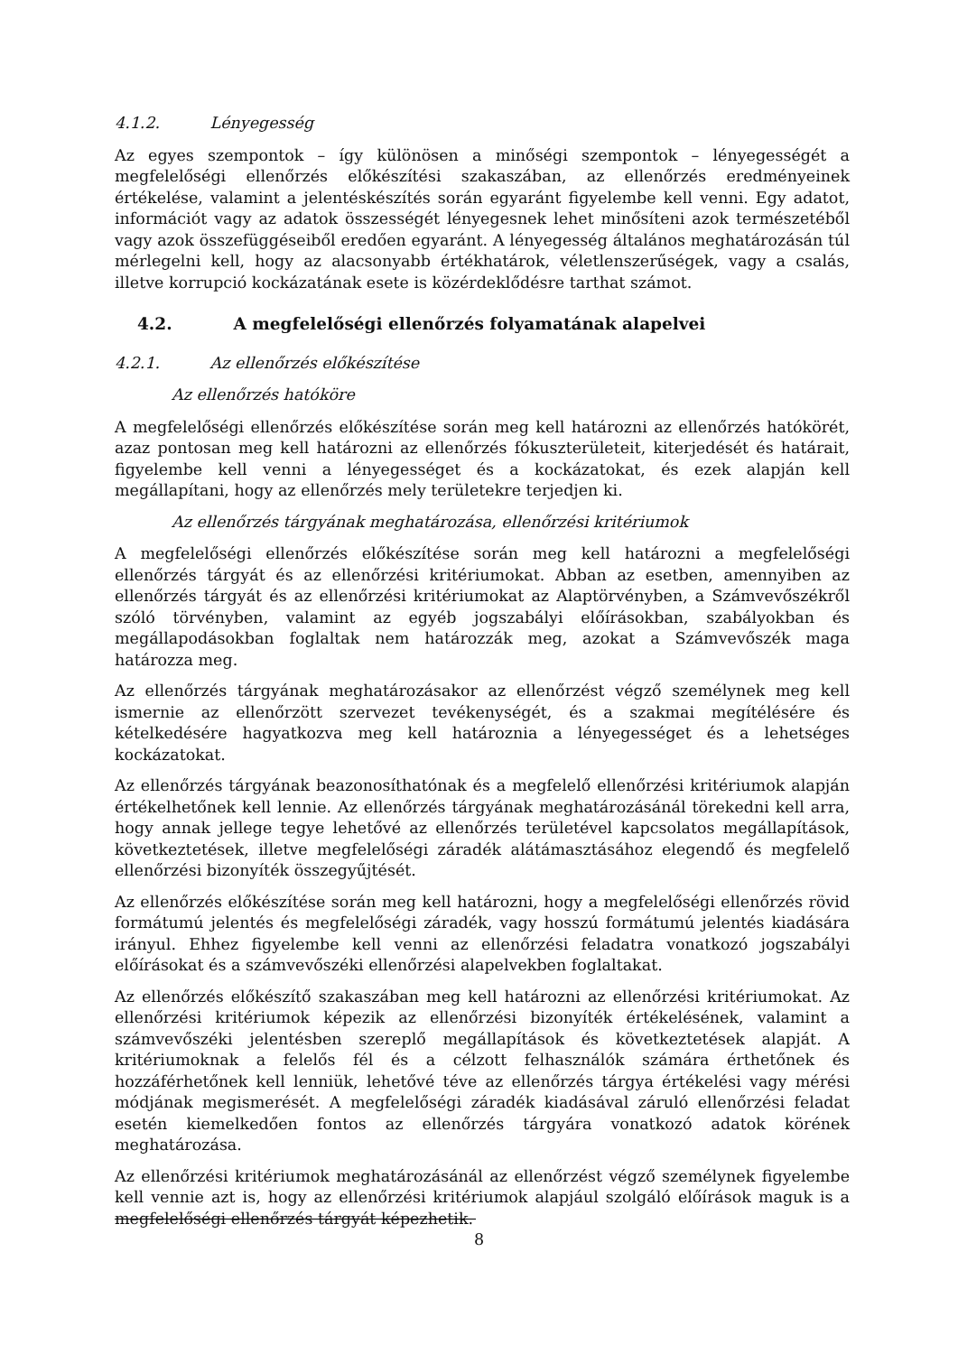4.1.2. Lényegesség
Az egyes szempontok – így különösen a minőségi szempontok – lényegességét a megfelelőségi ellenőrzés előkészítési szakaszában, az ellenőrzés eredményeinek értékelése, valamint a jelentéskészítés során egyaránt figyelembe kell venni. Egy adatot, információt vagy az adatok összességét lényegesnek lehet minősíteni azok természetéből vagy azok összefüggéseiből eredően egyaránt. A lényegesség általános meghatározásán túl mérlegelni kell, hogy az alacsonyabb értékhatárok, véletlenszerűségek, vagy a csalás, illetve korrupció kockázatának esete is közérdeklődésre tarthat számot.
4.2. A megfelelőségi ellenőrzés folyamatának alapelvei
4.2.1. Az ellenőrzés előkészítése
Az ellenőrzés hatóköre
A megfelelőségi ellenőrzés előkészítése során meg kell határozni az ellenőrzés hatókörét, azaz pontosan meg kell határozni az ellenőrzés fókuszterületeit, kiterjedését és határait, figyelembe kell venni a lényegességet és a kockázatokat, és ezek alapján kell megállapítani, hogy az ellenőrzés mely területekre terjedjen ki.
Az ellenőrzés tárgyának meghatározása, ellenőrzési kritériumok
A megfelelőségi ellenőrzés előkészítése során meg kell határozni a megfelelőségi ellenőrzés tárgyát és az ellenőrzési kritériumokat. Abban az esetben, amennyiben az ellenőrzés tárgyát és az ellenőrzési kritériumokat az Alaptörvényben, a Számvevőszékről szóló törvényben, valamint az egyéb jogszabályi előírásokban, szabályokban és megállapodásokban foglaltak nem határozzák meg, azokat a Számvevőszék maga határozza meg.
Az ellenőrzés tárgyának meghatározásakor az ellenőrzést végző személynek meg kell ismernie az ellenőrzött szervezet tevékenységét, és a szakmai megítélésére és kételkedésére hagyatkozva meg kell határoznia a lényegességet és a lehetséges kockázatokat.
Az ellenőrzés tárgyának beazonosíthatónak és a megfelelő ellenőrzési kritériumok alapján értékelhetőnek kell lennie. Az ellenőrzés tárgyának meghatározásánál törekedni kell arra, hogy annak jellege tegye lehetővé az ellenőrzés területével kapcsolatos megállapítások, következtetések, illetve megfelelőségi záradék alátámasztásához elegendő és megfelelő ellenőrzési bizonyíték összegyűjtését.
Az ellenőrzés előkészítése során meg kell határozni, hogy a megfelelőségi ellenőrzés rövid formátumú jelentés és megfelelőségi záradék, vagy hosszú formátumú jelentés kiadására irányul. Ehhez figyelembe kell venni az ellenőrzési feladatra vonatkozó jogszabályi előírásokat és a számvevőszéki ellenőrzési alapelvekben foglaltakat.
Az ellenőrzés előkészítő szakaszában meg kell határozni az ellenőrzési kritériumokat. Az ellenőrzési kritériumok képezik az ellenőrzési bizonyíték értékelésének, valamint a számvevőszéki jelentésben szereplő megállapítások és következtetések alapját. A kritériumoknak a felelős fél és a célzott felhasználók számára érthetőnek és hozzáférhetőnek kell lenniük, lehetővé téve az ellenőrzés tárgya értékelési vagy mérési módjának megismerését. A megfelelőségi záradék kiadásával záruló ellenőrzési feladat esetén kiemelkedően fontos az ellenőrzés tárgyára vonatkozó adatok körének meghatározása.
Az ellenőrzési kritériumok meghatározásánál az ellenőrzést végző személynek figyelembe kell vennie azt is, hogy az ellenőrzési kritériumok alapjául szolgáló előírások maguk is a megfelelőségi ellenőrzés tárgyát képezhetik.
8